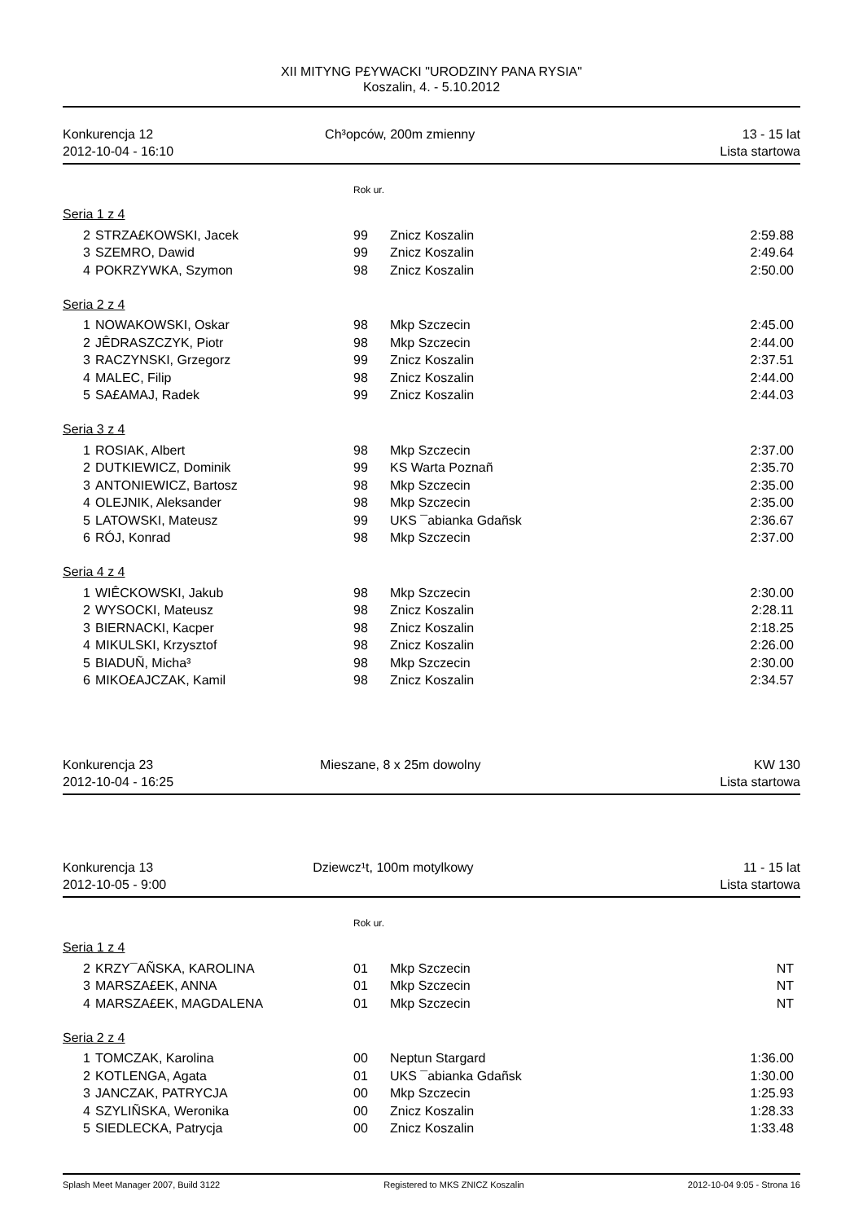XII MITYNG P£YWACKI "URODZINY PANA RYSIA"
Koszalin, 4. - 5.10.2012
Konkurencja 12
2012-10-04 - 16:10
Ch³opców, 200m zmienny 13 - 15 lat
Lista startowa
Rok ur.
Seria 1 z 4
| 2 | STRZA£KOWSKI, Jacek | 99 | Znicz Koszalin | 2:59.88 |
| 3 | SZEMRO, Dawid | 99 | Znicz Koszalin | 2:49.64 |
| 4 | POKRZYWKA, Szymon | 98 | Znicz Koszalin | 2:50.00 |
Seria 2 z 4
| 1 | NOWAKOWSKI, Oskar | 98 | Mkp Szczecin | 2:45.00 |
| 2 | JÊDRASZCZYK, Piotr | 98 | Mkp Szczecin | 2:44.00 |
| 3 | RACZYNSKI, Grzegorz | 99 | Znicz Koszalin | 2:37.51 |
| 4 | MALEC, Filip | 98 | Znicz Koszalin | 2:44.00 |
| 5 | SA£AMAJ, Radek | 99 | Znicz Koszalin | 2:44.03 |
Seria 3 z 4
| 1 | ROSIAK, Albert | 98 | Mkp Szczecin | 2:37.00 |
| 2 | DUTKIEWICZ, Dominik | 99 | KS Warta Poznañ | 2:35.70 |
| 3 | ANTONIEWICZ, Bartosz | 98 | Mkp Szczecin | 2:35.00 |
| 4 | OLEJNIK, Aleksander | 98 | Mkp Szczecin | 2:35.00 |
| 5 | LATOWSKI, Mateusz | 99 | UKS ¯abianka Gdañsk | 2:36.67 |
| 6 | RÓJ, Konrad | 98 | Mkp Szczecin | 2:37.00 |
Seria 4 z 4
| 1 | WIÊCKOWSKI, Jakub | 98 | Mkp Szczecin | 2:30.00 |
| 2 | WYSOCKI, Mateusz | 98 | Znicz Koszalin | 2:28.11 |
| 3 | BIERNACKI, Kacper | 98 | Znicz Koszalin | 2:18.25 |
| 4 | MIKULSKI, Krzysztof | 98 | Znicz Koszalin | 2:26.00 |
| 5 | BIADUÑ, Micha³ | 98 | Mkp Szczecin | 2:30.00 |
| 6 | MIKO£AJCZAK, Kamil | 98 | Znicz Koszalin | 2:34.57 |
Konkurencja 23
2012-10-04 - 16:25
Mieszane, 8 x 25m dowolny KW 130
Lista startowa
Konkurencja 13
2012-10-05 - 9:00
Dziewcz¹t, 100m motylkowy 11 - 15 lat
Lista startowa
Rok ur.
Seria 1 z 4
| 2 | KRZY¯AÑSKA, KAROLINA | 01 | Mkp Szczecin | NT |
| 3 | MARSZA£EK, ANNA | 01 | Mkp Szczecin | NT |
| 4 | MARSZA£EK, MAGDALENA | 01 | Mkp Szczecin | NT |
Seria 2 z 4
| 1 | TOMCZAK, Karolina | 00 | Neptun Stargard | 1:36.00 |
| 2 | KOTLENGA, Agata | 01 | UKS ¯abianka Gdañsk | 1:30.00 |
| 3 | JANCZAK, PATRYCJA | 00 | Mkp Szczecin | 1:25.93 |
| 4 | SZYLIÑSKA, Weronika | 00 | Znicz Koszalin | 1:28.33 |
| 5 | SIEDLECKA, Patrycja | 00 | Znicz Koszalin | 1:33.48 |
Splash Meet Manager 2007, Build 3122 Registered to MKS ZNICZ Koszalin 2012-10-04 9:05 - Strona 16